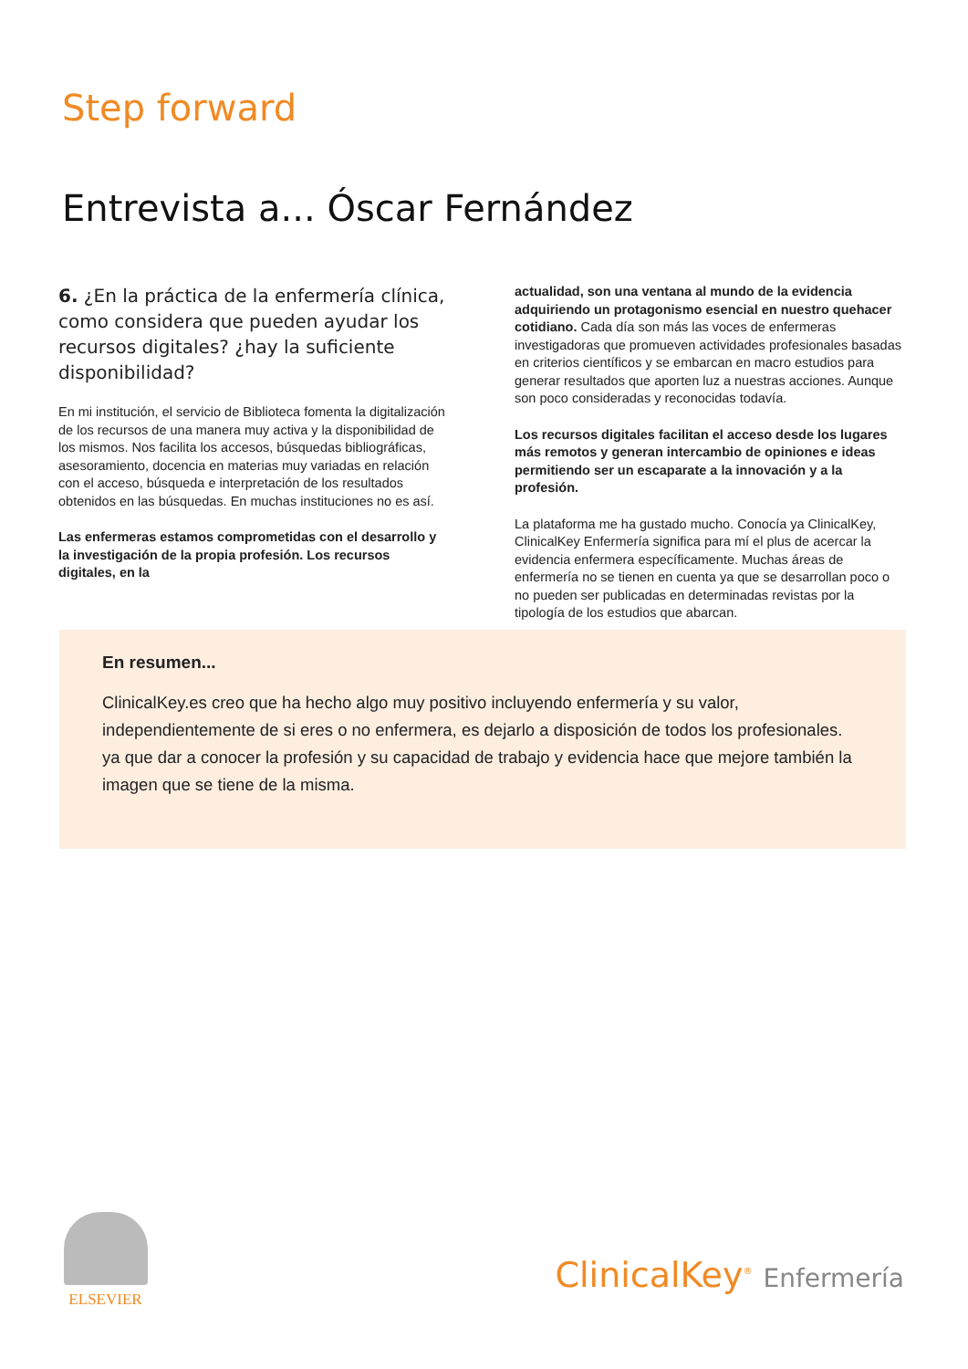Step forward
Entrevista a... Óscar Fernández
6. ¿En la práctica de la enfermería clínica, como considera que pueden ayudar los recursos digitales? ¿hay la suficiente disponibilidad?
En mi institución, el servicio de Biblioteca fomenta la digitalización de los recursos de una manera muy activa y la disponibilidad de los mismos. Nos facilita los accesos, búsquedas bibliográficas, asesoramiento, docencia en materias muy variadas en relación con el acceso, búsqueda e interpretación de los resultados obtenidos en las búsquedas. En muchas instituciones no es así.
Las enfermeras estamos comprometidas con el desarrollo y la investigación de la propia profesión. Los recursos digitales, en la
actualidad, son una ventana al mundo de la evidencia adquiriendo un protagonismo esencial en nuestro quehacer cotidiano. Cada día son más las voces de enfermeras investigadoras que promueven actividades profesionales basadas en criterios científicos y se embarcan en macro estudios para generar resultados que aporten luz a nuestras acciones. Aunque son poco consideradas y reconocidas todavía.
Los recursos digitales facilitan el acceso desde los lugares más remotos y generan intercambio de opiniones e ideas permitiendo ser un escaparate a la innovación y a la profesión.
La plataforma me ha gustado mucho. Conocía ya ClinicalKey, ClinicalKey Enfermería significa para mí el plus de acercar la evidencia enfermera específicamente. Muchas áreas de enfermería no se tienen en cuenta ya que se desarrollan poco o no pueden ser publicadas en determinadas revistas por la tipología de los estudios que abarcan.
En resumen...
ClinicalKey.es creo que ha hecho algo muy positivo incluyendo enfermería y su valor, independientemente de si eres o no enfermera, es dejarlo a disposición de todos los profesionales. ya que dar a conocer la profesión y su capacidad de trabajo y evidencia hace que mejore también la imagen que se tiene de la misma.
ELSEVIER
ClinicalKey<sup>®</sup> Enfermería